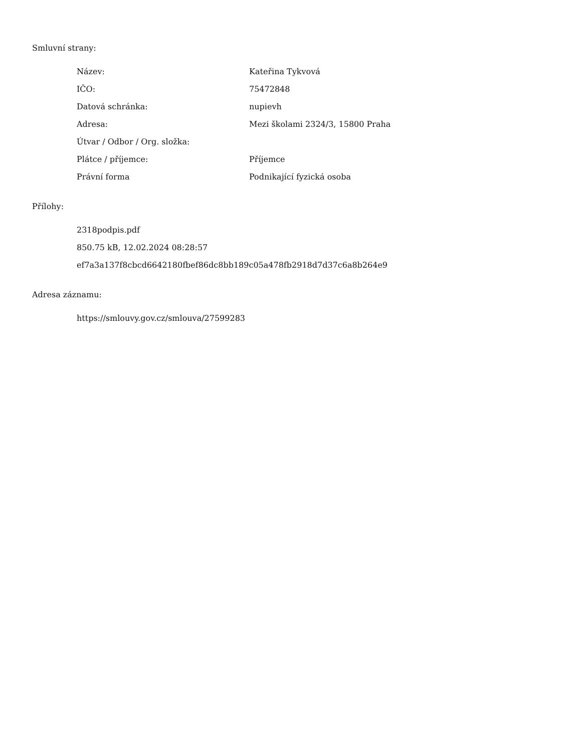Smluvní strany:
| Název: | Kateřina Tykvová |
| IČO: | 75472848 |
| Datová schránka: | nupievh |
| Adresa: | Mezi školami 2324/3, 15800 Praha |
| Útvar / Odbor / Org. složka: | |
| Plátce / příjemce: | Příjemce |
| Právní forma | Podnikající fyzická osoba |
Přílohy:
2318podpis.pdf
850.75 kB, 12.02.2024 08:28:57
ef7a3a137f8cbcd6642180fbef86dc8bb189c05a478fb2918d7d37c6a8b264e9
Adresa záznamu:
https://smlouvy.gov.cz/smlouva/27599283